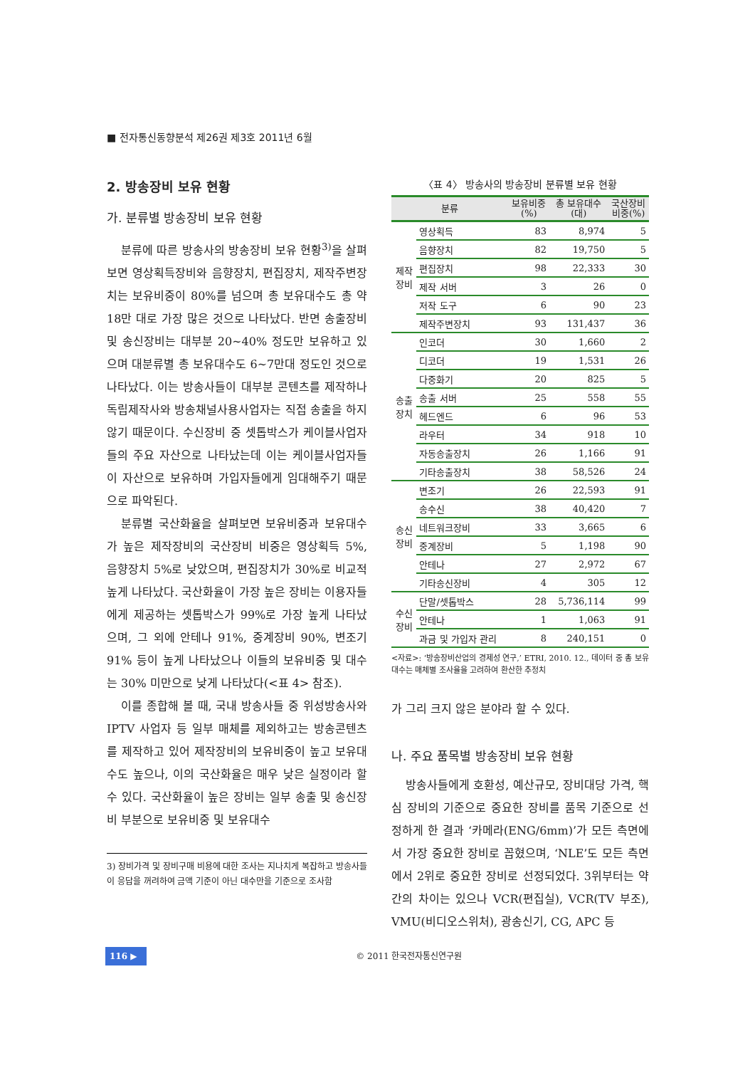■ 전자통신동향분석 제26권 제3호 2011년 6월
2. 방송장비 보유 현황
가. 분류별 방송장비 보유 현황
분류에 따른 방송사의 방송장비 보유 현황<sup>3)</sup>을 살펴보면 영상획득장비와 음향장치, 편집장치, 제작주변장치는 보유비중이 80%를 넘으며 총 보유대수도 총 약 18만 대로 가장 많은 것으로 나타났다. 반면 송출장비 및 송신장비는 대부분 20~40% 정도만 보유하고 있으며 대분류별 총 보유대수도 6~7만대 정도인 것으로 나타났다. 이는 방송사들이 대부분 콘텐츠를 제작하나 독립제작사와 방송채널사용사업자는 직접 송출을 하지 않기 때문이다. 수신장비 중 셋톱박스가 케이블사업자들의 주요 자산으로 나타났는데 이는 케이블사업자들이 자산으로 보유하며 가입자들에게 임대해주기 때문으로 파악된다.
분류별 국산화율을 살펴보면 보유비중과 보유대수가 높은 제작장비의 국산장비 비중은 영상획득 5%, 음향장치 5%로 낮았으며, 편집장치가 30%로 비교적 높게 나타났다. 국산화율이 가장 높은 장비는 이용자들에게 제공하는 셋톱박스가 99%로 가장 높게 나타났으며, 그 외에 안테나 91%, 중계장비 90%, 변조기 91% 등이 높게 나타났으나 이들의 보유비중 및 대수는 30% 미만으로 낮게 나타났다(<표 4> 참조).
이를 종합해 볼 때, 국내 방송사들 중 위성방송사와 IPTV 사업자 등 일부 매체를 제외하고는 방송콘텐츠를 제작하고 있어 제작장비의 보유비중이 높고 보유대수도 높으나, 이의 국산화율은 매우 낮은 실정이라 할 수 있다. 국산화율이 높은 장비는 일부 송출 및 송신장비 부분으로 보유비중 및 보유대수
3) 장비가격 및 장비구매 비용에 대한 조사는 지나치게 복잡하고 방송사들이 응답을 꺼려하여 금액 기준이 아닌 대수만을 기준으로 조사함
〈표 4〉 방송사의 방송장비 분류별 보유 현황
| 분류 | | 보유비중 (%) | 총 보유대수 (대) | 국산장비 비중(%) |
| --- | --- | --- | --- | --- |
| 제작 장비 | 영상획득 | 83 | 8,974 | 5 |
| | 음향장치 | 82 | 19,750 | 5 |
| | 편집장치 | 98 | 22,333 | 30 |
| | 제작 서버 | 3 | 26 | 0 |
| | 저작 도구 | 6 | 90 | 23 |
| | 제작주변장치 | 93 | 131,437 | 36 |
| 송출 장치 | 인코더 | 30 | 1,660 | 2 |
| | 디코더 | 19 | 1,531 | 26 |
| | 다중화기 | 20 | 825 | 5 |
| | 송출 서버 | 25 | 558 | 55 |
| | 헤드엔드 | 6 | 96 | 53 |
| | 라우터 | 34 | 918 | 10 |
| | 자동송출장치 | 26 | 1,166 | 91 |
| | 기타송출장치 | 38 | 58,526 | 24 |
| 송신 장비 | 변조기 | 26 | 22,593 | 91 |
| | 송수신 | 38 | 40,420 | 7 |
| | 네트워크장비 | 33 | 3,665 | 6 |
| | 중계장비 | 5 | 1,198 | 90 |
| | 안테나 | 27 | 2,972 | 67 |
| | 기타송신장비 | 4 | 305 | 12 |
| 수신 장비 | 단말/셋톱박스 | 28 | 5,736,114 | 99 |
| | 안테나 | 1 | 1,063 | 91 |
| | 과금 및 가입자 관리 | 8 | 240,151 | 0 |
<자료>: ‘방송장비산업의 경제성 연구,’ ETRI, 2010. 12., 데이터 중 총 보유대수는 매체별 조사율을 고려하여 환산한 추정치
가 그리 크지 않은 분야라 할 수 있다.
나. 주요 품목별 방송장비 보유 현황
방송사들에게 호환성, 예산규모, 장비대당 가격, 핵심 장비의 기준으로 중요한 장비를 품목 기준으로 선정하게 한 결과 ‘카메라(ENG/6mm)’가 모든 측면에서 가장 중요한 장비로 꼽혔으며, ‘NLE’도 모든 측면에서 2위로 중요한 장비로 선정되었다. 3위부터는 약간의 차이는 있으나 VCR(편집실), VCR(TV 부조), VMU(비디오스위처), 광송신기, CG, APC 등
116 ▶ © 2011 한국전자통신연구원